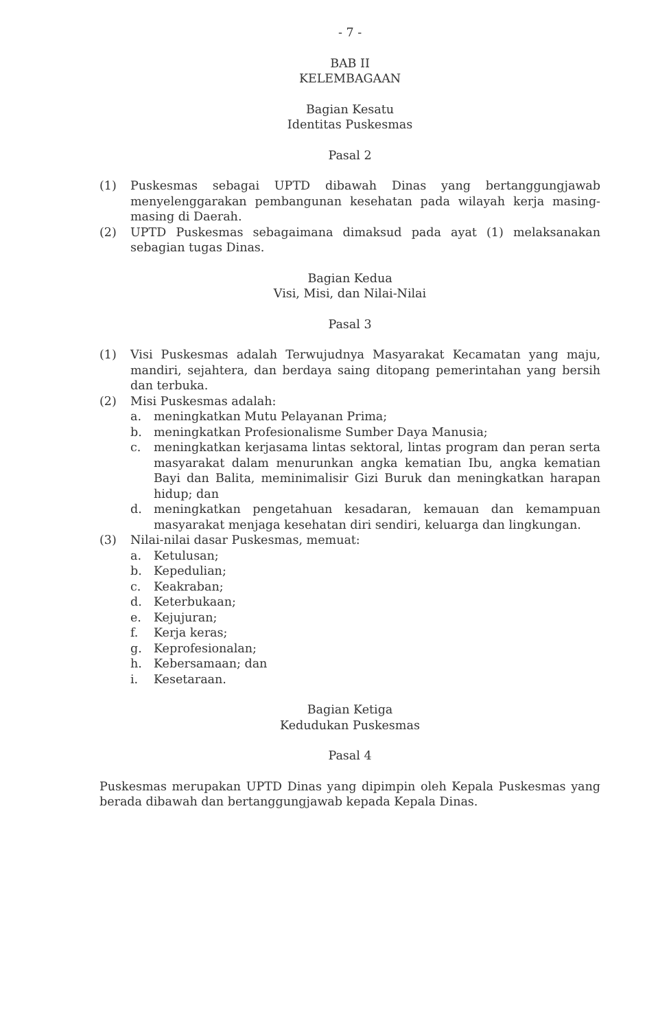- 7 -
BAB II
KELEMBAGAAN
Bagian Kesatu
Identitas Puskesmas
Pasal 2
(1) Puskesmas sebagai UPTD dibawah Dinas yang bertanggungjawab menyelenggarakan pembangunan kesehatan pada wilayah kerja masing-masing di Daerah.
(2) UPTD Puskesmas sebagaimana dimaksud pada ayat (1) melaksanakan sebagian tugas Dinas.
Bagian Kedua
Visi, Misi, dan Nilai-Nilai
Pasal 3
(1) Visi Puskesmas adalah Terwujudnya Masyarakat Kecamatan yang maju, mandiri, sejahtera, dan berdaya saing ditopang pemerintahan yang bersih dan terbuka.
(2) Misi Puskesmas adalah:
a. meningkatkan Mutu Pelayanan Prima;
b. meningkatkan Profesionalisme Sumber Daya Manusia;
c. meningkatkan kerjasama lintas sektoral, lintas program dan peran serta masyarakat dalam menurunkan angka kematian Ibu, angka kematian Bayi dan Balita, meminimalisir Gizi Buruk dan meningkatkan harapan hidup; dan
d. meningkatkan pengetahuan kesadaran, kemauan dan kemampuan masyarakat menjaga kesehatan diri sendiri, keluarga dan lingkungan.
(3) Nilai-nilai dasar Puskesmas, memuat:
a. Ketulusan;
b. Kepedulian;
c. Keakraban;
d. Keterbukaan;
e. Kejujuran;
f. Kerja keras;
g. Keprofesionalan;
h. Kebersamaan; dan
i. Kesetaraan.
Bagian Ketiga
Kedudukan Puskesmas
Pasal 4
Puskesmas merupakan UPTD Dinas yang dipimpin oleh Kepala Puskesmas yang berada dibawah dan bertanggungjawab kepada Kepala Dinas.